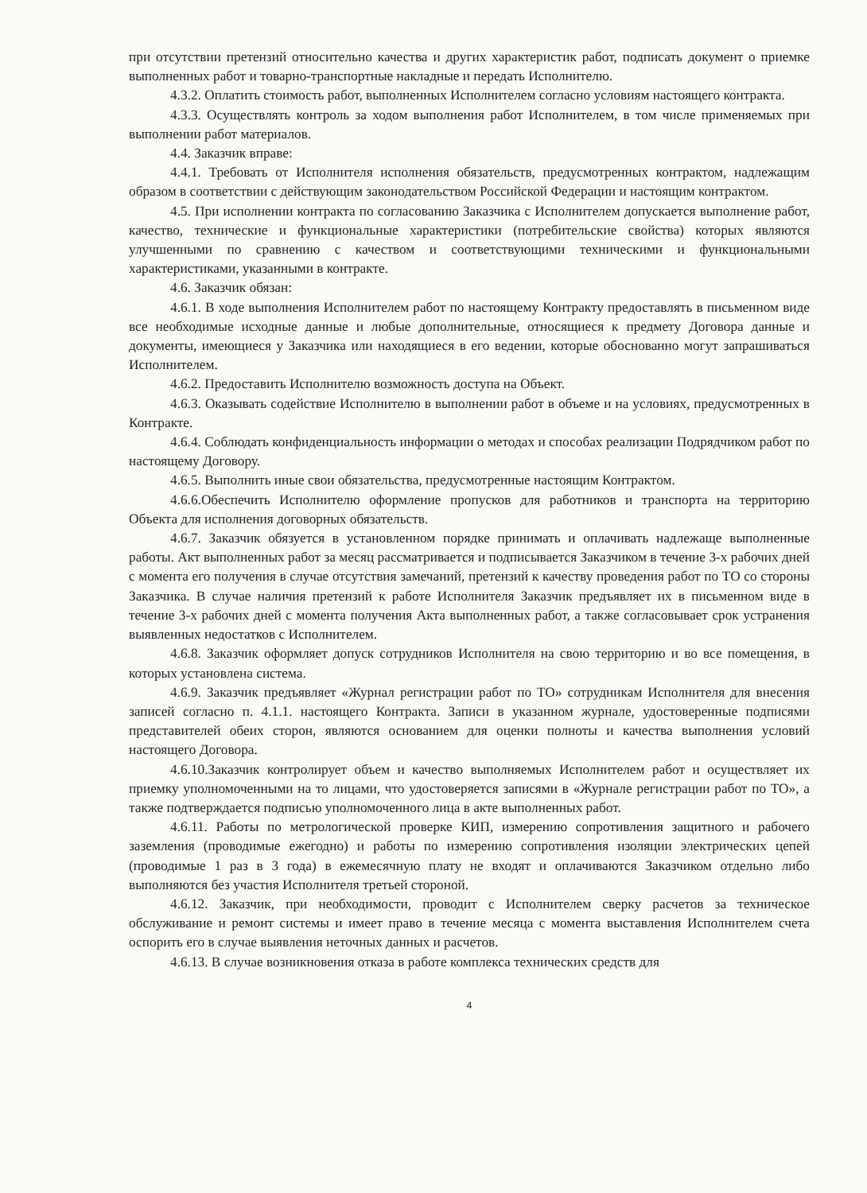при отсутствии претензий относительно качества и других характеристик работ, подписать документ о приемке выполненных работ и товарно-транспортные накладные и передать Исполнителю.
4.3.2. Оплатить стоимость работ, выполненных Исполнителем согласно условиям настоящего контракта.
4.3.3. Осуществлять контроль за ходом выполнения работ Исполнителем, в том числе применяемых при выполнении работ материалов.
4.4. Заказчик вправе:
4.4.1. Требовать от Исполнителя исполнения обязательств, предусмотренных контрактом, надлежащим образом в соответствии с действующим законодательством Российской Федерации и настоящим контрактом.
4.5. При исполнении контракта по согласованию Заказчика с Исполнителем допускается выполнение работ, качество, технические и функциональные характеристики (потребительские свойства) которых являются улучшенными по сравнению с качеством и соответствующими техническими и функциональными характеристиками, указанными в контракте.
4.6. Заказчик обязан:
4.6.1. В ходе выполнения Исполнителем работ по настоящему Контракту предоставлять в письменном виде все необходимые исходные данные и любые дополнительные, относящиеся к предмету Договора данные и документы, имеющиеся у Заказчика или находящиеся в его ведении, которые обоснованно могут запрашиваться Исполнителем.
4.6.2. Предоставить Исполнителю возможность доступа на Объект.
4.6.3. Оказывать содействие Исполнителю в выполнении работ в объеме и на условиях, предусмотренных в Контракте.
4.6.4. Соблюдать конфиденциальность информации о методах и способах реализации Подрядчиком работ по настоящему Договору.
4.6.5. Выполнить иные свои обязательства, предусмотренные настоящим Контрактом.
4.6.6.Обеспечить Исполнителю оформление пропусков для работников и транспорта на территорию Объекта для исполнения договорных обязательств.
4.6.7. Заказчик обязуется в установленном порядке принимать и оплачивать надлежаще выполненные работы. Акт выполненных работ за месяц рассматривается и подписывается Заказчиком в течение 3-х рабочих дней с момента его получения в случае отсутствия замечаний, претензий к качеству проведения работ по ТО со стороны Заказчика. В случае наличия претензий к работе Исполнителя Заказчик предъявляет их в письменном виде в течение 3-х рабочих дней с момента получения Акта выполненных работ, а также согласовывает срок устранения выявленных недостатков с Исполнителем.
4.6.8. Заказчик оформляет допуск сотрудников Исполнителя на свою территорию и во все помещения, в которых установлена система.
4.6.9. Заказчик предъявляет «Журнал регистрации работ по ТО» сотрудникам Исполнителя для внесения записей согласно п. 4.1.1. настоящего Контракта. Записи в указанном журнале, удостоверенные подписями представителей обеих сторон, являются основанием для оценки полноты и качества выполнения условий настоящего Договора.
4.6.10.Заказчик контролирует объем и качество выполняемых Исполнителем работ и осуществляет их приемку уполномоченными на то лицами, что удостоверяется записями в «Журнале регистрации работ по ТО», а также подтверждается подписью уполномоченного лица в акте выполненных работ.
4.6.11. Работы по метрологической проверке КИП, измерению сопротивления защитного и рабочего заземления (проводимые ежегодно) и работы по измерению сопротивления изоляции электрических цепей (проводимые 1 раз в 3 года) в ежемесячную плату не входят и оплачиваются Заказчиком отдельно либо выполняются без участия Исполнителя третьей стороной.
4.6.12. Заказчик, при необходимости, проводит с Исполнителем сверку расчетов за техническое обслуживание и ремонт системы и имеет право в течение месяца с момента выставления Исполнителем счета оспорить его в случае выявления неточных данных и расчетов.
4.6.13. В случае возникновения отказа в работе комплекса технических средств для
4